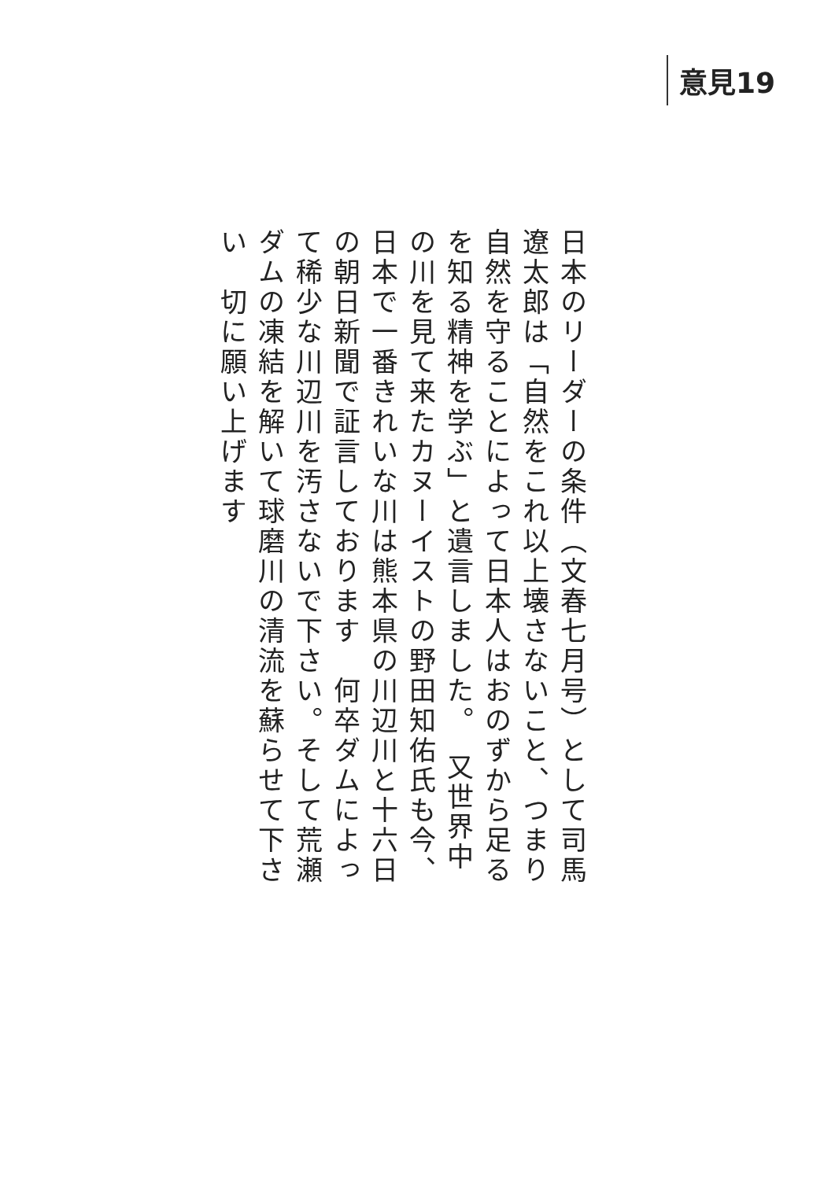意見19
日本のリーダーの条件（文春七月号）として司馬遼太郎は「自然をこれ以上壊さないこと、つまり自然を守ることによって日本人はおのずから足るを知る精神を学ぶ」と遺言しました。　又世界中の川を見て来たカヌーイストの野田知佑氏も今、日本で一番きれいな川は熊本県の川辺川と十六日の朝日新聞で証言しております　何卒ダムによって稀少な川辺川を汚さないで下さい。そして荒瀬ダムの凍結を解いて球磨川の清流を蘇らせて下さい　切に願い上げます